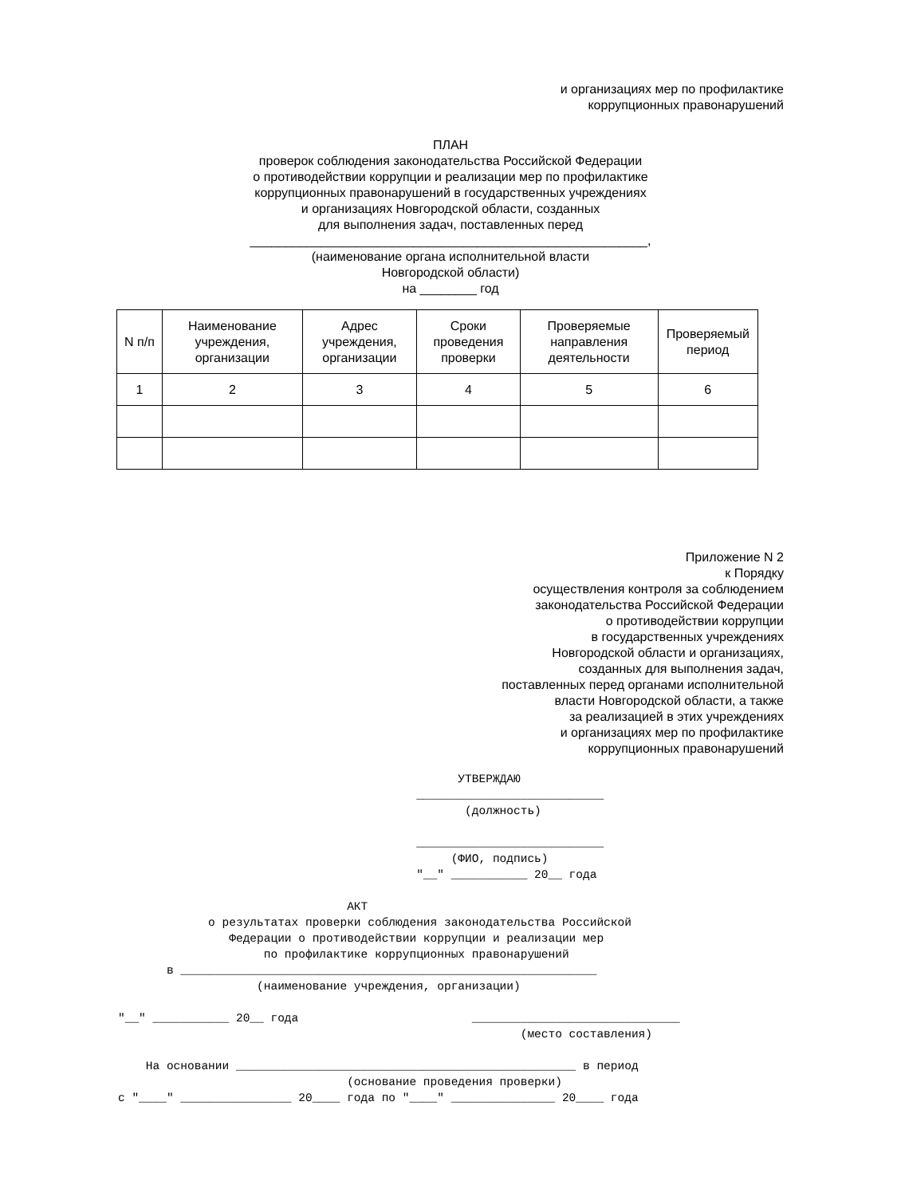и организациях мер по профилактике
коррупционных правонарушений
ПЛАН
проверок соблюдения законодательства Российской Федерации
о противодействии коррупции и реализации мер по профилактике
коррупционных правонарушений в государственных учреждениях
и организациях Новгородской области, созданных
для выполнения задач, поставленных перед
________________________________________________________,
(наименование органа исполнительной власти
Новгородской области)
на ________ год
| N п/п | Наименование учреждения, организации | Адрес учреждения, организации | Сроки проведения проверки | Проверяемые направления деятельности | Проверяемый период |
| 1 | 2 | 3 | 4 | 5 | 6 |
Приложение N 2
к Порядку
осуществления контроля за соблюдением
законодательства Российской Федерации
о противодействии коррупции
в государственных учреждениях
Новгородской области и организациях,
созданных для выполнения задач,
поставленных перед органами исполнительной
власти Новгородской области, а также
за реализацией в этих учреждениях
и организациях мер по профилактике
коррупционных правонарушений
УТВЕРЖДАЮ ___________________________ (должность) ___________________________ (ФИО, подпись) "__" ___________ 20__ года АКТ о результатах проверки соблюдения законодательства Российской Федерации о противодействии коррупции и реализации мер по профилактике коррупционных правонарушений в ____________________________________________________________ (наименование учреждения, организации) "__" ___________ 20__ года ______________________________ (место составления) На основании _________________________________________________ в период (основание проведения проверки) с "____" ________________ 20____ года по "____" _______________ 20____ года